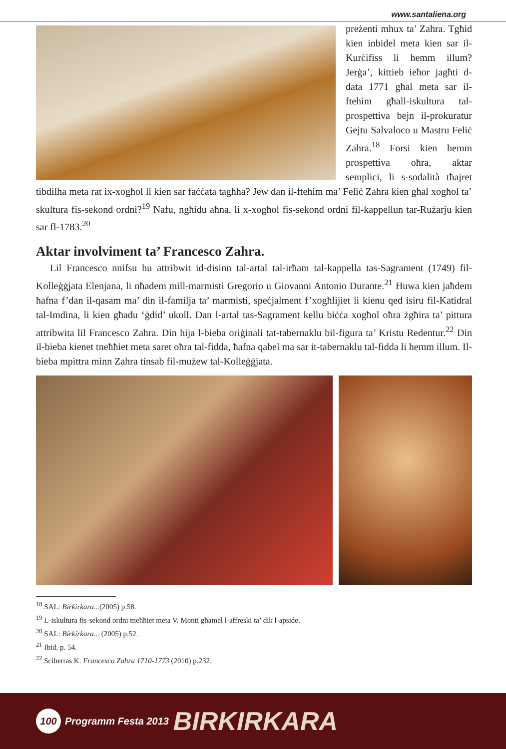www.santaliena.org
preżenti mhux ta’ Zahra. Tgħid kien inbidel meta kien sar il-Kurċifiss li hemm illum? Jerġa’, kittieb ieħor jagħti d-data 1771 għal meta sar il-ftehim għall-iskultura tal-prospettiva bejn il-prokuratur Gejtu Salvaloco u Mastru Feliċ Zahra.<sup>18</sup> Forsi kien hemm prospettiva oħra, aktar semplici, li s-sodalità tħajret tibdilha meta rat ix-xogħol li kien sar faċċata tagħha? Jew dan il-ftehim ma’ Feliċ Zahra kien għal xogħol ta’ skultura fis-sekond ordni?<sup>19</sup> Nafu, ngħidu aħna, li x-xogħol fis-sekond ordni fil-kappellun tar-Rużarju kien sar fl-1783.<sup>20</sup>
Aktar involviment ta’ Francesco Zahra.
Lil Francesco nnifsu hu attribwit id-disinn tal-artal tal-irħam tal-kappella tas-Sagrament (1749) fil-Kolleġġjata Elenjana, li nħadem mill-marmisti Gregorio u Giovanni Antonio Durante.<sup>21</sup> Huwa kien jaħdem ħafna f’dan il-qasam ma’ din il-familja ta’ marmisti, speċjalment f’xogħlijiet li kienu qed isiru fil-Katidral tal-Imdina, li kien għadu ‘ġdid’ ukoll. Dan l-artal tas-Sagrament kellu biċċa xogħol oħra żgħira ta’ pittura attribwita lil Francesco Zahra. Din hija l-bieba oriġinali tat-tabernaklu bil-figura ta’ Kristu Redentur.<sup>22</sup> Din il-bieba kienet tneħħiet meta saret oħra tal-fidda, ħafna qabel ma sar it-tabernaklu tal-fidda li hemm illum. Il-bieba mpittra minn Zahra tinsab fil-mużew tal-Kolleġġjata.
<sup>18</sup> SAL: Birkirkara...(2005) p.58.
<sup>19</sup> L-iskultura fis-sekond ordni tneħħiet meta V. Monti għamel l-affreski ta’ dik l-apside.
<sup>20</sup> SAL: Birkirkara... (2005) p.52.
<sup>21</sup> Ibid. p. 54.
<sup>22</sup> Sciberras K. Francesco Zahra 1710-1773 (2010) p.232.
100
Programm Festa 2013 BIRKIRKARA